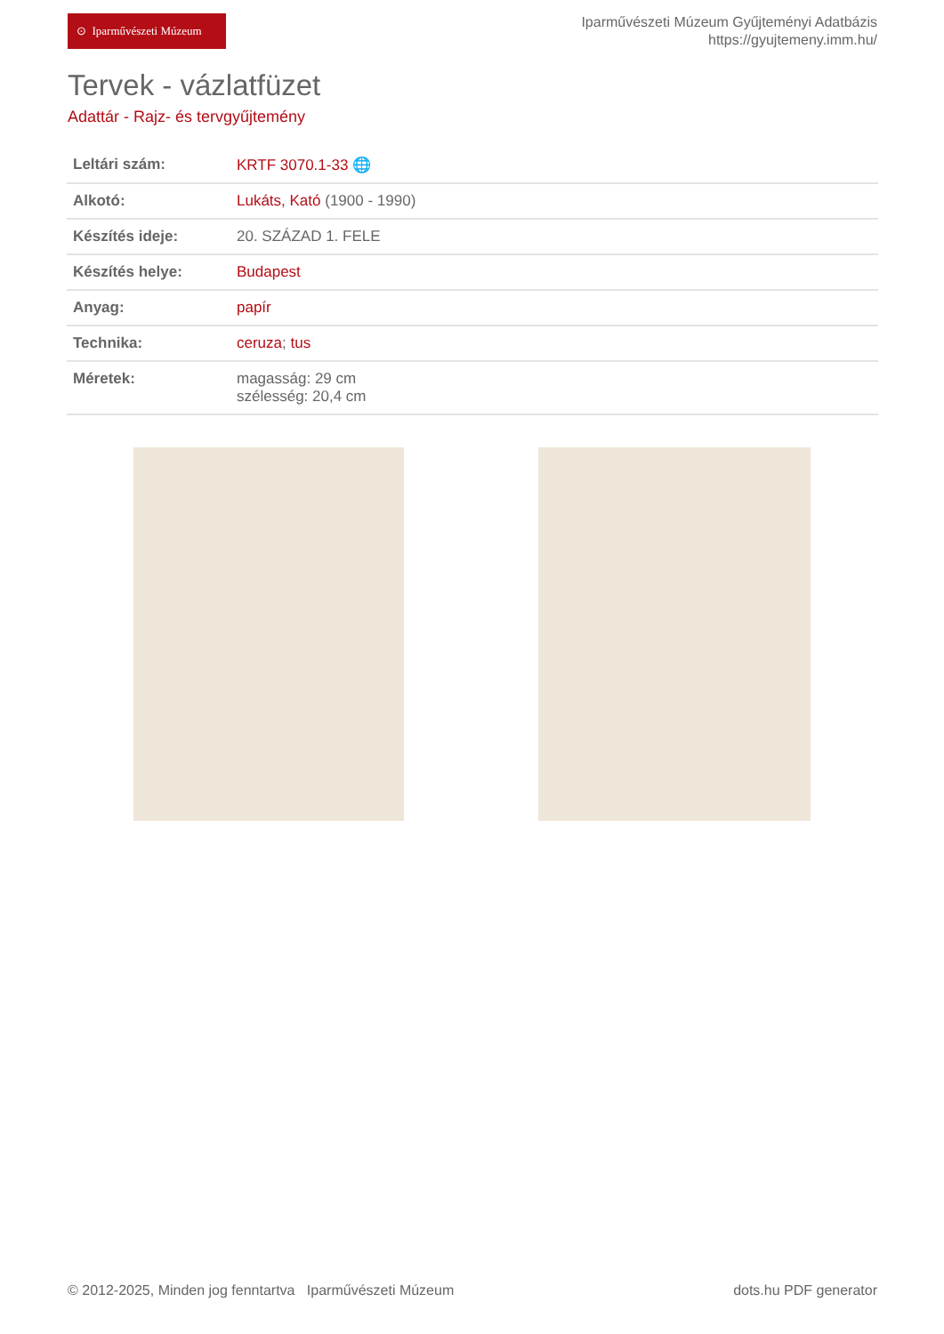⊙ Iparművészeti Múzeum
Iparművészeti Múzeum Gyűjteményi Adatbázis
https://gyujtemeny.imm.hu/
Tervek - vázlatfüzet
Adattár - Rajz- és tervgyűjtemény
| Leltári szám: | KRTF 3070.1-33 🌐 |
| Alkotó: | Lukáts, Kató (1900 - 1990) |
| Készítés ideje: | 20. SZÁZAD 1. FELE |
| Készítés helye: | Budapest |
| Anyag: | papír |
| Technika: | ceruza ; tus |
| Méretek: | magasság: 29 cm szélesség: 20,4 cm |
© 2012-2025, Minden jog fenntartva Iparművészeti Múzeum
dots.hu PDF generator